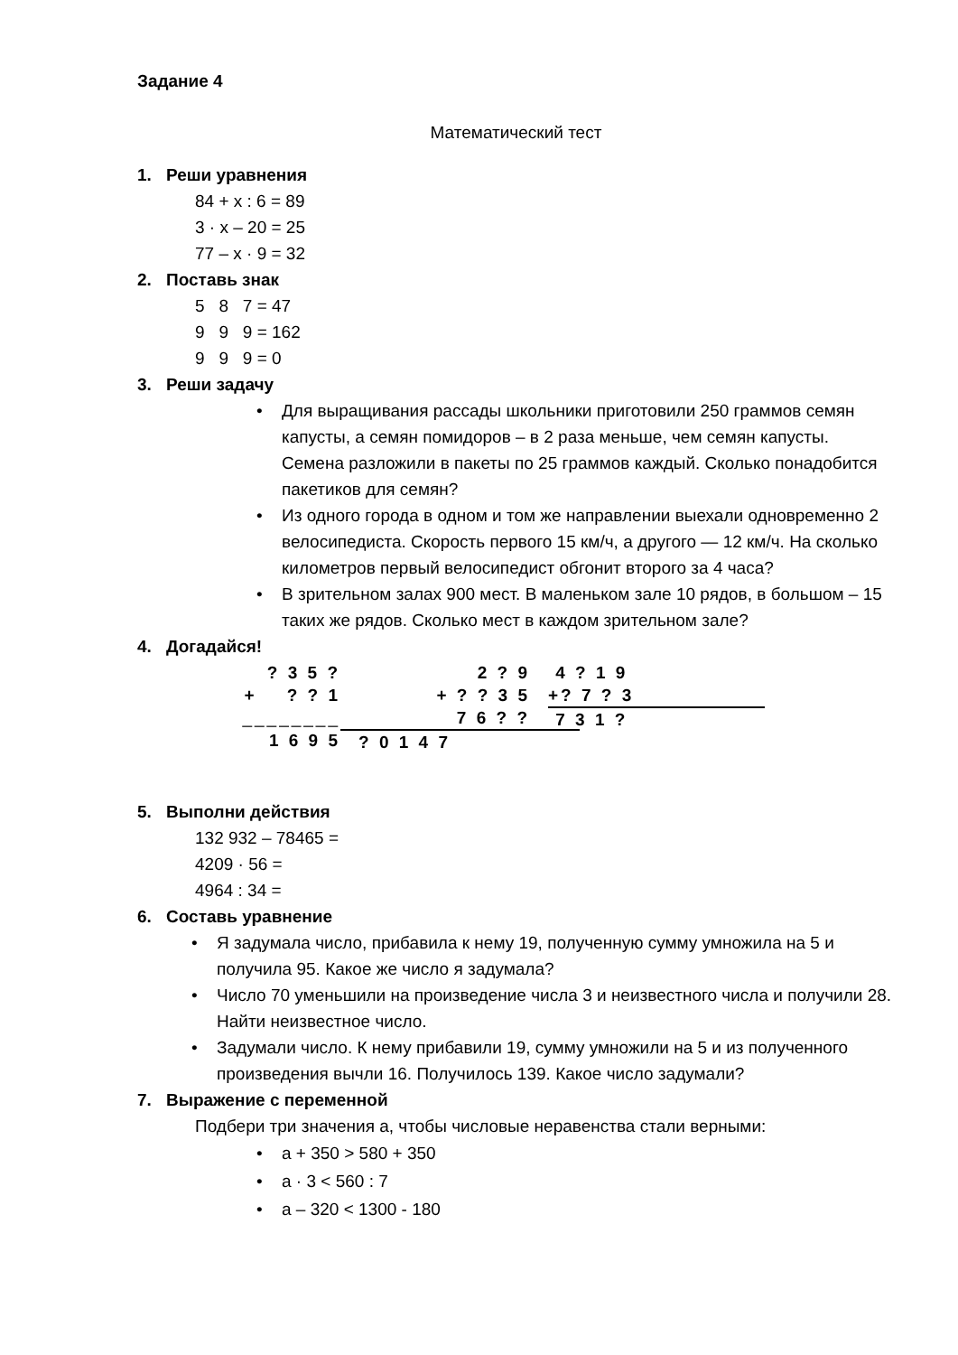Задание 4
Математический тест
1. Реши уравнения
84 + x : 6 = 89
3 · x – 20 = 25
77 – x · 9 = 32
2. Поставь знак
5 8 7 = 47
9 9 9 = 162
9 9 9 = 0
3. Реши задачу
• Для выращивания рассады школьники приготовили 250 граммов семян капусты, а семян помидоров – в 2 раза меньше, чем семян капусты. Семена разложили в пакеты по 25 граммов каждый. Сколько понадобится пакетиков для семян?
• Из одного города в одном и том же направлении выехали одновременно 2 велосипедиста. Скорость первого 15 км/ч, а другого — 12 км/ч. На сколько километров первый велосипедист обгонит второго за 4 часа?
• В зрительном залах 900 мест. В маленьком зале 10 рядов, в большом – 15 таких же рядов. Сколько мест в каждом зрительном зале?
4. Догадайся!
? 3 5 ?
+ ? ? 1
________
1 6 9 5
2 ? 9
+ ? ? 3 5
7 6 ? ?
? 0 1 4 7
4 ? 1 9
+? 7 ? 3
7 3 1 ?
5. Выполни действия
132 932 – 78465 =
4209 · 56 =
4964 : 34 =
6. Составь уравнение
• Я задумала число, прибавила к нему 19, полученную сумму умножила на 5 и получила 95. Какое же число я задумала?
• Число 70 уменьшили на произведение числа 3 и неизвестного числа и получили 28. Найти неизвестное число.
• Задумали число. К нему прибавили 19, сумму умножили на 5 и из полученного произведения вычли 16. Получилось 139. Какое число задумали?
7. Выражение с переменной
Подбери три значения а, чтобы числовые неравенства стали верными:
• а + 350 > 580 + 350
• а · 3 < 560 : 7
• а – 320 < 1300 - 180